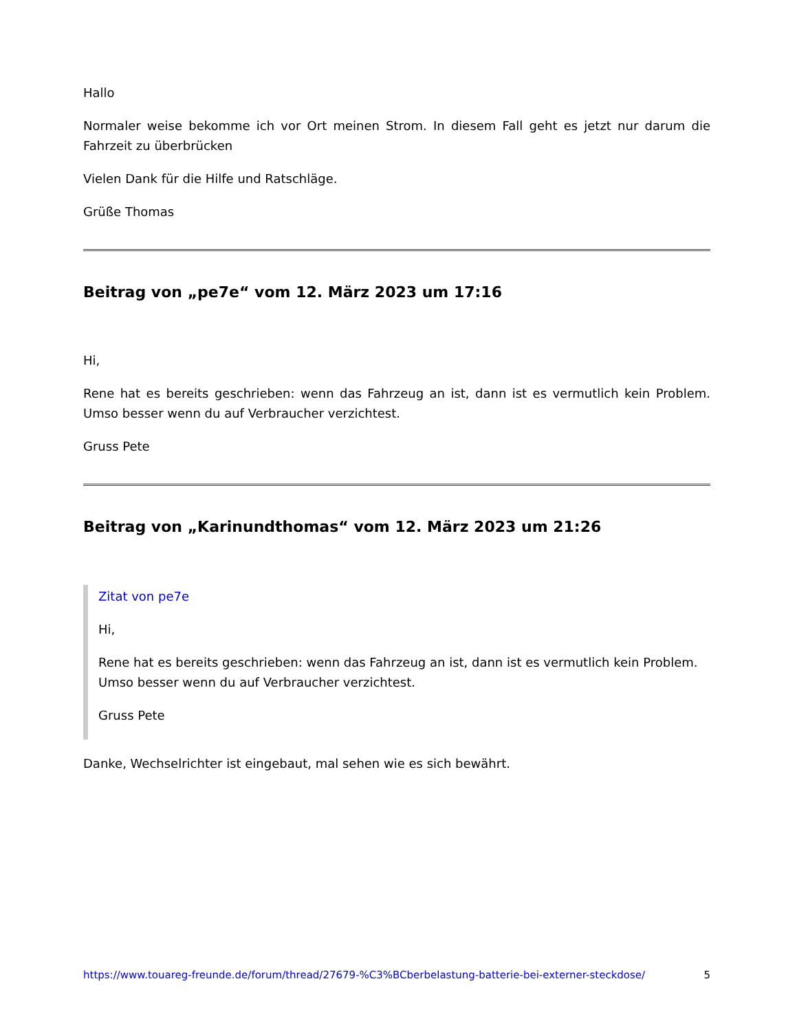Hallo
Normaler weise bekomme ich vor Ort meinen Strom. In diesem Fall geht es jetzt nur darum die Fahrzeit zu überbrücken
Vielen Dank für die Hilfe und Ratschläge.
Grüße Thomas
Beitrag von „pe7e“ vom 12. März 2023 um 17:16
Hi,
Rene hat es bereits geschrieben: wenn das Fahrzeug an ist, dann ist es vermutlich kein Problem. Umso besser wenn du auf Verbraucher verzichtest.
Gruss Pete
Beitrag von „Karinundthomas“ vom 12. März 2023 um 21:26
Zitat von pe7e
Hi,
Rene hat es bereits geschrieben: wenn das Fahrzeug an ist, dann ist es vermutlich kein Problem. Umso besser wenn du auf Verbraucher verzichtest.
Gruss Pete
Danke, Wechselrichter ist eingebaut, mal sehen wie es sich bewährt.
https://www.touareg-freunde.de/forum/thread/27679-%C3%BCberbelastung-batterie-bei-externer-steckdose/ 5